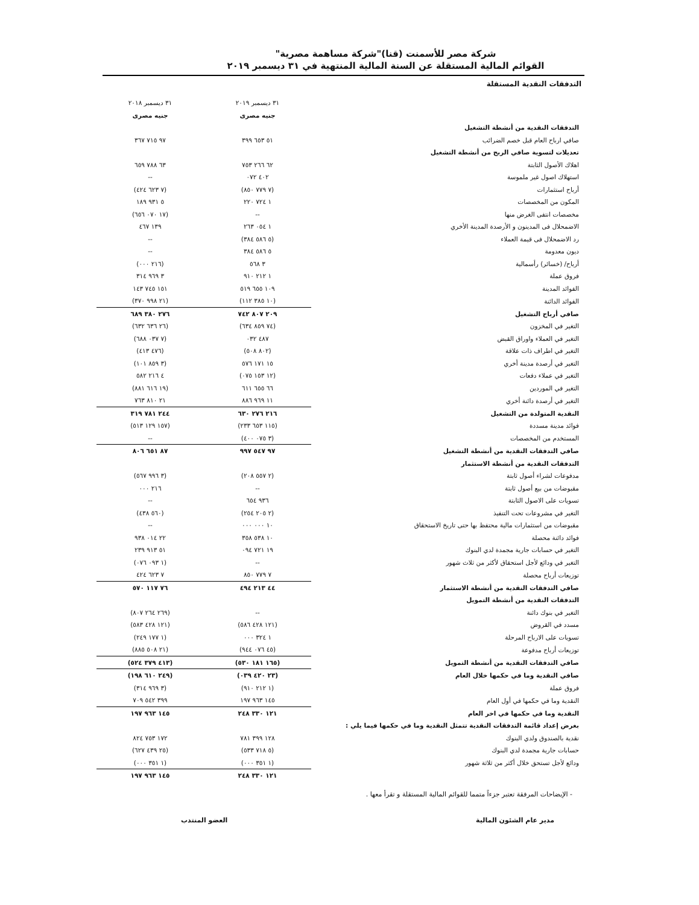شركة مصر للأسمنت (قنا)"شركة مساهمة مصرية"
القوائم المالية المستقلة عن السنة المالية المنتهية في ٣١ ديسمبر ٢٠١٩
التدفقات النقدية المستقلة
| | ٣١ ديسمبر ٢٠١٩ | ٣١ ديسمبر ٢٠١٨ |
| | جنيه مصرى | جنيه مصرى |
| التدفقات النقدية من أنشطة التشغيل | | |
| صافي ارباح العام قبل خصم الضرائب | ٥١ ٦٥٣ ٣٩٩ | ٩٧ ٧١٥ ٣٦٧ |
| تعديلات لتسوية صافي الربح من أنشطة التشغيل | | |
| اهلاك الأصول الثابتة | ٦٢ ٢٦٦ ٧٥٣ | ٦٣ ٧٨٨ ٦٥٩ |
| استهلاك اصول غير ملموسة | ٤٠٢ ٠٧٢ | -- |
| أرباح استثمارات | (٧ ٧٧٩ ٨٥٠) | (٧ ٦٢٣ ٤٢٤) |
| المكون من المخصصات | ١ ٧٢٤ ٢٢٠ | ٥ ٩٣١ ١٨٩ |
| مخصصات انتفى الغرض منها | -- | (١٧ ٠٧٠ ٦٥٦) |
| الاضمحلال فى المدينون و الأرصدة المدينة الأخري | ١ ٠٥٤ ٢٦٣ | ١٣٩ ٤٦٧ |
| رد الاضمحلال فى قيمة العملاء | (٥ ٥٨٦ ٣٨٤) | -- |
| ديون معدومة | ٥ ٥٨٦ ٣٨٤ | -- |
| أرباح/ (خسائر) رأسمالية | ٣ ٥٦٨ | (٢١٦ ٠٠٠) |
| فروق عملة | ١ ٢١٢ ٩١٠ | ٣ ٩٦٩ ٣١٤ |
| الفوائد المدينة | ١٠٩ ٦٥٥ ٥١٩ | ١٥١ ٧٤٥ ١٤٣ |
| الفوائد الدائنة | (١٠ ٣٨٥ ١١٢) | (٢١ ٩٩٨ ٣٧٠) |
| صافي أرباح التشغيل | ٢٠٩ ٨٠٧ ٧٤٢ | ٢٧٦ ٣٨٠ ٦٨٩ |
| التغير في المخزون | (٧٤ ٨٥٩ ٦٣٤) | (٢٦ ٦٣٦ ٦٣٢) |
| التغير في العملاء واوراق القبض | ٤٨٧ ٠٣٢ | (٧ ٠٣٧ ٦٨٨) |
| التغير في اطراف ذات علاقة | (٨٠٢ ٥٠٨) | (٤٧٦ ٤١٣) |
| التغير في أرصدة مدينة أخري | ١٥ ١٧١ ٥٧٦ | (٣ ٨٥٩ ١٠١) |
| التغير في عملاء دفعات | (١٢ ١٥٣ ٠٧٥) | ٤ ٢١٦ ٥٨٢ |
| التغير في الموردين | ٦٦ ٦٥٥ ٦١١ | (١٩ ٦١٦ ٨٨١) |
| التغير في أرصدة دائنة أخري | ١١ ٩٦٩ ٨٨٦ | ٢١ ٨١٠ ٧٦٣ |
| النقدية المتولدة من التشغيل | ٢١٦ ٢٧٦ ٦٣٠ | ٢٤٤ ٧٨١ ٣١٩ |
| فوائد مدينة مسددة | (١١٥ ٦٥٣ ٢٣٣) | (١٥٧ ١٢٩ ٥١٣) |
| المستخدم من المخصصات | (٣ ٠٧٥ ٤٠٠) | -- |
| صافي التدفقات النقدية من أنشطة التشغيل | ٩٧ ٥٤٧ ٩٩٧ | ٨٧ ٦٥١ ٨٠٦ |
| التدفقات النقدية من أنشطة الاستثمار | | |
| مدفوعات لشراء أصول ثابتة | (٢ ٥٥٧ ٢٠٨) | (٣ ٩٩٦ ٥٦٧) |
| مقبوضات من بيع أصول ثابتة | -- | ٢١٦ ٠٠٠ |
| تسويات على الاصول الثابتة | ٩٣٦ ٦٥٤ | -- |
| التغير في مشروعات تحت التنفيذ | (٢ ٢٠٥ ٢٥٤) | (٥٦٠ ٤٣٨) |
| مقبوضات من استثمارات مالية محتفظ بها حتى تاريخ الاستحقاق | ١٠ ٠٠٠ ٠٠٠ | -- |
| فوائد دائنة محصلة | ١٠ ٥٣٨ ٣٥٨ | ٢٢ ٠١٤ ٩٣٨ |
| التغير في حسابات جارية مجمدة لدي البنوك | ١٩ ٧٢١ ٠٩٤ | ٥١ ٩١٣ ٢٣٩ |
| التغير في ودائع لأجل استحقاق لأكثر من ثلاث شهور | -- | (١ ٠٩٣ ٠٧٦) |
| توزيعات أرباح محصلة | ٧ ٧٧٩ ٨٥٠ | ٧ ٦٢٣ ٤٢٤ |
| صافي التدفقات النقدية من أنشطة الاستثمار | ٤٤ ٢١٣ ٤٩٤ | ٧٦ ١١٧ ٥٧٠ |
| التدفقات النقدية من أنشطة التمويل | | |
| التغير في بنوك دائنة | -- | (٢٦٩ ٢٦٤ ٨٠٧) |
| مسدد في القروض | (١٢١ ٤٢٨ ٥٨٦) | (١٢١ ٤٢٨ ٥٨٣) |
| تسويات على الارباح المرحلة | ١ ٣٢٤ ٠٠٠ | (١ ١٧٧ ٢٤٩) |
| توزيعات أرباح مدفوعة | (٤٥ ٠٧٦ ٩٤٤) | (٢١ ٥٠٨ ٨٨٥) |
| صافي التدفقات النقدية من أنشطة التمويل | (١٦٥ ١٨١ ٥٣٠) | (٤١٣ ٣٧٩ ٥٢٤) |
| صافي النقدية وما في حكمها خلال العام | (٢٣ ٤٢٠ ٠٣٩) | (٢٤٩ ٦١٠ ١٩٨) |
| فروق عملة | (١ ٢١٢ ٩١٠) | (٣ ٩٦٩ ٣١٤) |
| النقدية وما في حكمها في أول العام | ١٤٥ ٩٦٣ ١٩٧ | ٣٩٩ ٥٤٢ ٧٠٩ |
| النقدية وما في حكمها في اخر العام | ١٢١ ٣٣٠ ٢٤٨ | ١٤٥ ٩٦٣ ١٩٧ |
| بغرض إعداد قائمة التدفقات النقدية تتمثل النقدية وما في حكمها فيما يلي : | | |
| نقدية بالصندوق ولدي البنوك | ١٢٨ ٣٩٩ ٧٨١ | ١٧٢ ٧٥٣ ٨٢٤ |
| حسابات جارية مجمدة لدي البنوك | (٥ ٧١٨ ٥٣٣) | (٢٥ ٤٣٩ ٦٢٧) |
| ودائع لأجل تستحق خلال أكثر من ثلاثة شهور | (١ ٣٥١ ٠٠٠) | (١ ٣٥١ ٠٠٠) |
| | ١٢١ ٣٣٠ ٢٤٨ | ١٤٥ ٩٦٣ ١٩٧ |
- الإيضاحات المرفقة تعتبر جزءاً متمما للقوائم المالية المستقلة و تقرأ معها .
مدير عام الشئون المالية العضو المنتدب